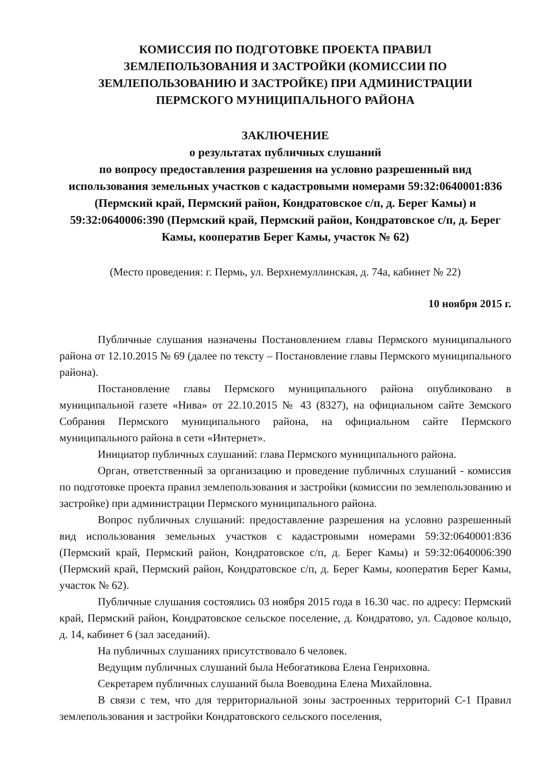КОМИССИЯ ПО ПОДГОТОВКЕ ПРОЕКТА ПРАВИЛ
ЗЕМЛЕПОЛЬЗОВАНИЯ И ЗАСТРОЙКИ (КОМИССИИ ПО
ЗЕМЛЕПОЛЬЗОВАНИЮ И ЗАСТРОЙКЕ) ПРИ АДМИНИСТРАЦИИ
ПЕРМСКОГО МУНИЦИПАЛЬНОГО РАЙОНА
ЗАКЛЮЧЕНИЕ
о результатах публичных слушаний
по вопросу предоставления разрешения на условно разрешенный вид использования земельных участков с кадастровыми номерами 59:32:0640001:836 (Пермский край, Пермский район, Кондратовское с/п, д. Берег Камы) и 59:32:0640006:390 (Пермский край, Пермский район, Кондратовское с/п, д. Берег Камы, кооператив Берег Камы, участок № 62)
(Место проведения: г. Пермь, ул. Верхнемуллинская, д. 74а, кабинет № 22)
10 ноября 2015 г.
Публичные слушания назначены Постановлением главы Пермского муниципального района от 12.10.2015 № 69 (далее по тексту – Постановление главы Пермского муниципального района).
Постановление главы Пермского муниципального района опубликовано в муниципальной газете «Нива» от 22.10.2015 № 43 (8327), на официальном сайте Земского Собрания Пермского муниципального района, на официальном сайте Пермского муниципального района в сети «Интернет».
Инициатор публичных слушаний: глава Пермского муниципального района.
Орган, ответственный за организацию и проведение публичных слушаний - комиссия по подготовке проекта правил землепользования и застройки (комиссии по землепользованию и застройке) при администрации Пермского муниципального района.
Вопрос публичных слушаний: предоставление разрешения на условно разрешенный вид использования земельных участков с кадастровыми номерами 59:32:0640001:836 (Пермский край, Пермский район, Кондратовское с/п, д. Берег Камы) и 59:32:0640006:390 (Пермский край, Пермский район, Кондратовское с/п, д. Берег Камы, кооператив Берег Камы, участок № 62).
Публичные слушания состоялись 03 ноября 2015 года в 16.30 час. по адресу: Пермский край, Пермский район, Кондратовское сельское поселение, д. Кондратово, ул. Садовое кольцо, д. 14, кабинет 6 (зал заседаний).
На публичных слушаниях присутствовало 6 человек.
Ведущим публичных слушаний была Небогатикова Елена Генриховна.
Секретарем публичных слушаний была Воеводина Елена Михайловна.
В связи с тем, что для территориальной зоны застроенных территорий С-1 Правил землепользования и застройки Кондратовского сельского поселения,